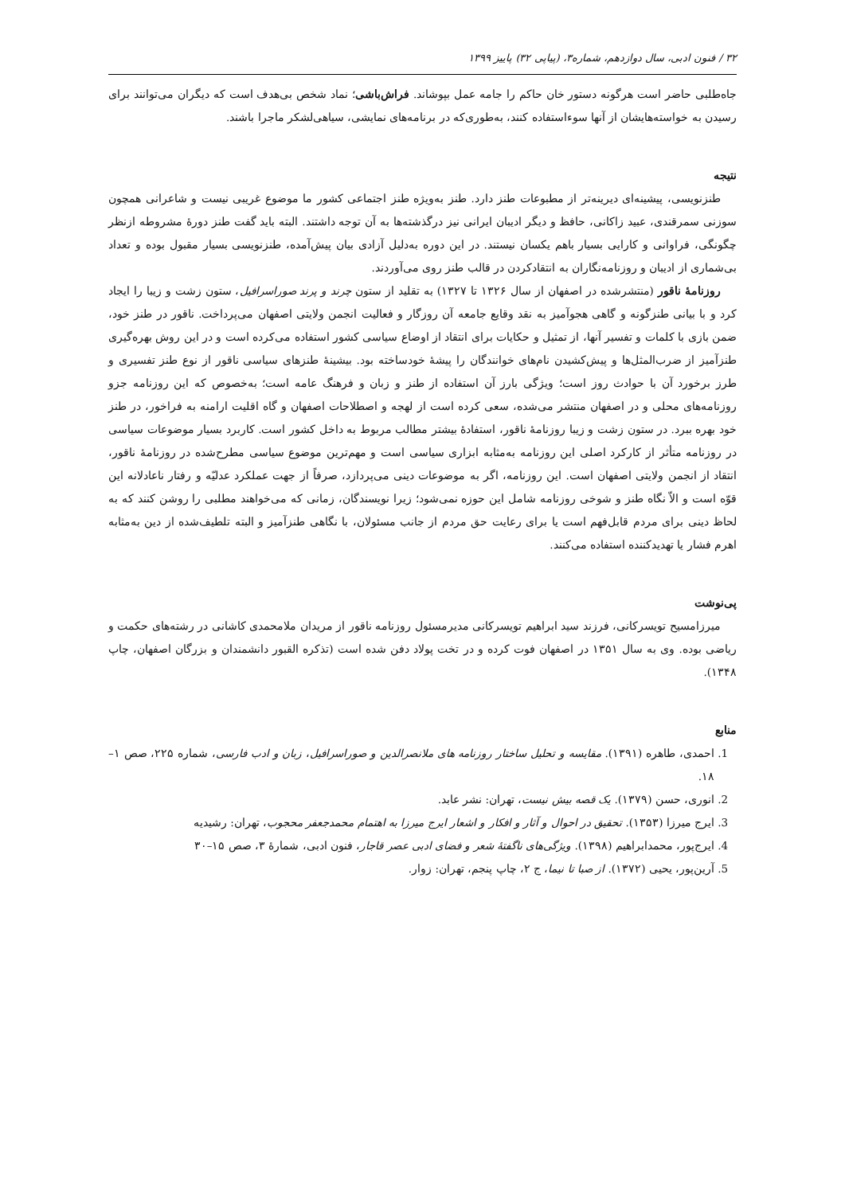۳۲ / فنون ادبی، سال دوازدهم، شماره۳، (پیاپی ۳۲) پاییز ۱۳۹۹
جاه‌طلبی حاضر است هرگونه دستور خان حاکم را جامه عمل بپوشاند. فراش‌باشی؛ نماد شخص بی‌هدف است که دیگران می‌توانند برای رسیدن به خواسته‌هایشان از آنها سوءاستفاده کنند، به‌طوری‌که در برنامه‌های نمایشی، سیاهی‌لشکر ماجرا باشند.
نتیجه
طنزنویسی، پیشینه‌ای دیرینه‌تر از مطبوعات طنز دارد. طنز به‌ویژه طنز اجتماعی کشور ما موضوع غریبی نیست و شاعرانی همچون سوزنی سمرقندی، عبید زاکانی، حافظ و دیگر ادیبان ایرانی نیز درگذشته‌ها به آن توجه داشتند. البته باید گفت طنز دورهٔ مشروطه ازنظر چگونگی، فراوانی و کارایی بسیار باهم یکسان نیستند. در این دوره به‌دلیل آزادی بیان پیش‌آمده، طنزنویسی بسیار مقبول بوده و تعداد بی‌شماری از ادیبان و روزنامه‌نگاران به انتقادکردن در قالب طنز روی می‌آوردند.
روزنامهٔ ناقور (منتشرشده در اصفهان از سال ۱۳۲۶ تا ۱۳۲۷) به تقلید از ستون چرند و پرند صوراسرافیل، ستون زشت و زیبا را ایجاد کرد و با بیانی طنزگونه و گاهی هجوآمیز به نقد وقایع جامعه آن روزگار و فعالیت انجمن ولایتی اصفهان می‌پرداخت. ناقور در طنز خود، ضمن بازی با کلمات و تفسیر آنها، از تمثیل و حکایات برای انتقاد از اوضاع سیاسی کشور استفاده می‌کرده است و در این روش بهره‌گیری طنزآمیز از ضرب‌المثل‌ها و پیش‌کشیدن نام‌های خوانندگان را پیشهٔ خودساخته بود. بیشینهٔ طنزهای سیاسی ناقور از نوع طنز تفسیری و طرز برخورد آن با حوادث روز است؛ ویژگی بارز آن استفاده از طنز و زبان و فرهنگ عامه است؛ به‌خصوص که این روزنامه جزو روزنامه‌های محلی و در اصفهان منتشر می‌شده، سعی کرده است از لهجه و اصطلاحات اصفهان و گاه اقلیت ارامنه به فراخور، در طنز خود بهره ببرد. در ستون زشت و زیبا روزنامهٔ ناقور، استفادهٔ بیشتر مطالب مربوط به داخل کشور است. کاربرد بسیار موضوعات سیاسی در روزنامه متأثر از کارکرد اصلی این روزنامه به‌مثابه ابزاری سیاسی است و مهم‌ترین موضوع سیاسی مطرح‌شده در روزنامهٔ ناقور، انتقاد از انجمن ولایتی اصفهان است. این روزنامه، اگر به موضوعات دینی می‌پردازد، صرفاً از جهت عملکرد عدلیّه و رفتار ناعادلانه این قوّه است و الاّ نگاه طنز و شوخی روزنامه شامل این حوزه نمی‌شود؛ زیرا نویسندگان، زمانی که می‌خواهند مطلبی را روشن کنند که به لحاظ دینی برای مردم قابل‌فهم است یا برای رعایت حق مردم از جانب مسئولان، با نگاهی طنزآمیز و البته تلطیف‌شده از دین به‌مثابه اهرم فشار یا تهدیدکننده استفاده می‌کنند.
پی‌نوشت
میرزامسیح تویسرکانی، فرزند سید ابراهیم تویسرکانی مدیرمسئول روزنامه ناقور از مریدان ملامحمدی کاشانی در رشته‌های حکمت و ریاضی بوده. وی به سال ۱۳۵۱ در اصفهان فوت کرده و در تخت پولاد دفن شده است (تذکره القبور دانشمندان و بزرگان اصفهان، چاپ ۱۳۴۸).
منابع
1. احمدی، طاهره (۱۳۹۱). مقایسه و تحلیل ساختار روزنامه های ملانصرالدین و صوراسرافیل، زبان و ادب فارسی، شماره ۲۲۵، صص ۱–۱۸.
2. انوری، حسن (۱۳۷۹). یک قصه بیش نیست، تهران: نشر عابد.
3. ایرج میرزا (۱۳۵۳). تحقیق در احوال و آثار و افکار و اشعار ایرج میرزا به اهتمام محمدجعفر محجوب، تهران: رشیدیه
4. ایرج‌پور، محمدابراهیم (۱۳۹۸). ویژگی‌های ناگفتهٔ شعر و فضای ادبی عصر قاجار، فنون ادبی، شمارهٔ ۳، صص ۱۵–۳۰
5. آرین‌پور، یحیی (۱۳۷۲). از صبا تا نیما، ج ۲، چاپ پنجم، تهران: زوار.